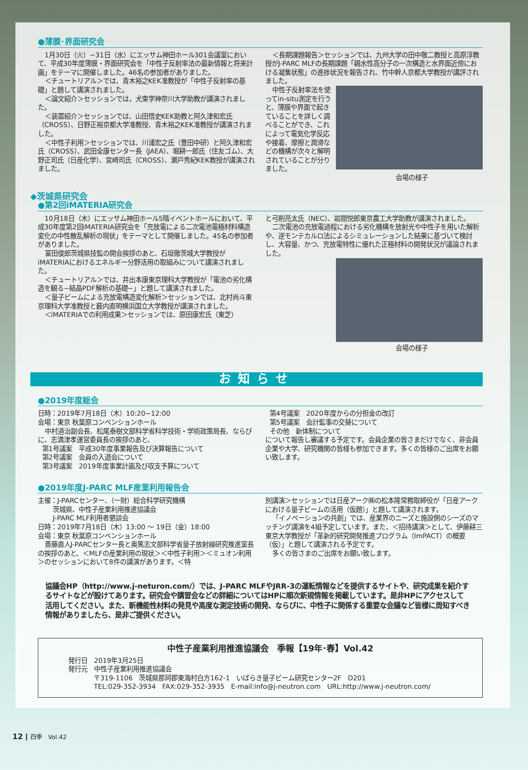●薄膜･界面研究会
1月30日（火）−31日（水）にエッサム神田ホール301会議室において、平成30年度薄膜・界面研究会を「中性子反射率法の最新情報と将来計画」をテーマに開催しました。46名の参加者がありました。
＜チュートリアル＞では、青木裕之KEK准教授が「中性子反射率の基礎」と題して講演されました。
＜論文紹介＞セッションでは，犬束学神奈川大学助教が講演されました。
＜装置紹介＞セッションでは、山田悟史KEK助教と阿久津和宏氏（CROSS）、日野正裕京都大学准教授、青木裕之KEK准教授が講演されました。
＜中性子利用＞セッションでは、川浦宏之氏（豊田中研）と阿久津和宏氏（CROSS）、武田全康センター長（JAEA）、堀耕一郎氏（住友ゴム）、大野正司氏（日産化学）、宮﨑司氏（CROSS）、瀬戸秀紀KEK教授が講演されました。
＜長期課題報告＞セッションでは、九州大学の田中敬二教授と高原淳教授がJ-PARC MLFの長期課題「親水性高分子の一次構造と水界面近傍における凝集状態」の進捗状況を報告され、竹中幹人京都大学教授が講評されました。
中性子反射率法を使ってin-situ測定を行うと、薄膜や界面で起きていることを詳しく調べることができ、これによって電気化学反応や接着、摩擦と潤滑などの機構が次々と解明されていることが分りました。
会場の様子
◆茨城県研究会
●第2回iMATERIA研究会
10月18日（木）にエッサム神田ホール5階イベントホールにおいて、平成30年度第2回iMATERIA研究会を「充放電による二次電池電極材料構造変化の中性散乱解析の現状」をテーマとして開催しました。45名の参加者がありました。
富田俊郎茨城県技監の開会挨拶のあと、石垣徹茨城大学教授がiMATERIAにおけるエネルギー分野活用の取組みについて講演されました。
＜チュートリアル＞では、井出本康東京理科大学教授が「電池の劣化構造を観る−結晶PDF解析の基礎−」と題して講演されました。
＜量子ビームによる充放電構造変化解析＞セッションでは、北村尚斗東京理科大学准教授と薮内直明横浜国立大学教授が講演されました。
＜iMATERIAでの利用成果＞セッションでは、原田康宏氏（東芝）
と弓削亮太氏（NEC）、岩間悦郎東京農工大学助教が講演されました。
二次電池の充放電過程における劣化機構を放射光や中性子を用いた解析や、逆モンテカルロ法によるシミュレーションした結果に基づいて検討し、大容量、かつ、充放電特性に優れた正極材料の開発状況が議論されました。
会場の様子
お知らせ
●2019年度総会
日時：2019年7月18日（木）10:20−12:00
会場：東京 秋葉原コンベンションホール
中村道治副会長、松尾泰樹文部科学省科学技術・学術政策局長、ならびに、志満津孝運営委員長の挨拶のあと、
第1号議案　平成30年度事業報告及び決算報告について
第2号議案　会員の入退会について
第3号議案　2019年度事業計画及び収支予算について
第4号議案　2020年度からの分担金の改訂
第5号議案　会計監事の交替について
その他　新体制について
について報告し審議する予定です。会員企業の皆さまだけでなく、非会員企業や大学、研究機関の皆様も参加できます。多くの皆様のご出席をお願い致します。
●2019年度J-PARC MLF産業利用報告会
主催：J-PARCセンター、（一財）総合科学研究機構
茨城県、中性子産業利用推進協議会
J-PARC MLF利用者懇談会
日時：2019年7月18日（木）13:00 〜 19日（金）18:00
会場：東京 秋葉原コンベンションホール
斎藤直人J-PARCセンター長と奥篤志文部科学省量子放射線研究推進室長の挨拶のあと、＜MLFの産業利用の現状＞＜中性子利用＞＜ミュオン利用＞のセッションにおいて8件の講演があります。＜特
別講演＞セッションでは日産アーク㈱の松本隆常務取締役が「日産アークにおける量子ビームの活用（仮題）」と題して講演されます。
「イノベーションの共創」では、産業界のニーズと施設側のシーズのマッチング講演を4組予定しています。また、＜招待講演＞として、伊藤耕三東京大学教授が「革新的研究開発推進プログラム（ImPACT）の概要（仮）」と題して講演される予定です。
多くの皆さまのご出席をお願い致します。
協議会HP（http://www.j-neturon.com/）では、J-PARC MLFやJRR-3の運転情報などを提供するサイトや、研究成果を紹介するサイトなどが設けてあります。研究会や講習会などの詳細についてはHPに順次新規情報を掲載しています。是非HPにアクセスして活用してください。また、新機能性材料の発見や高度な測定技術の開発、ならびに、中性子に関係する重要な会議など皆様に周知すべき情報がありましたら、是非ご提供ください。
中性子産業利用推進協議会　季報【19年･春】Vol.42
発行日　2019年3月25日
発行元　中性子産業利用推進協議会
〒319-1106　茨城県那珂郡東海村白方162-1　いばらき量子ビーム研究センター2F　D201
TEL:029-352-3934　FAX:029-352-3935　E-mail:info@j-neutron.com　URL:http://www.j-neutron.com/
12 ┃ 四季　Vol.42